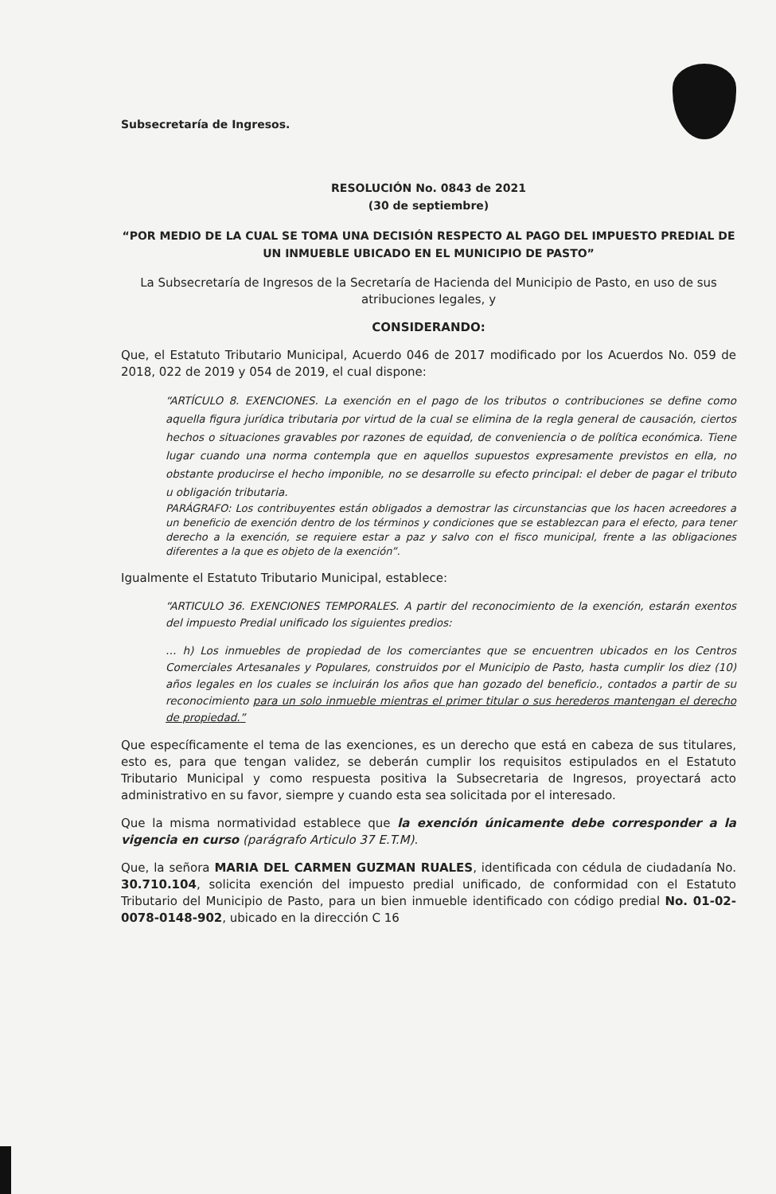Subsecretaría de Ingresos.
RESOLUCIÓN No. 0843 de 2021
(30 de septiembre)
“POR MEDIO DE LA CUAL SE TOMA UNA DECISIÓN RESPECTO AL PAGO DEL IMPUESTO PREDIAL DE UN INMUEBLE UBICADO EN EL MUNICIPIO DE PASTO”
La Subsecretaría de Ingresos de la Secretaría de Hacienda del Municipio de Pasto, en uso de sus atribuciones legales, y
CONSIDERANDO:
Que, el Estatuto Tributario Municipal, Acuerdo 046 de 2017 modificado por los Acuerdos No. 059 de 2018, 022 de 2019 y 054 de 2019, el cual dispone:
“ARTÍCULO 8. EXENCIONES. La exención en el pago de los tributos o contribuciones se define como aquella figura jurídica tributaria por virtud de la cual se elimina de la regla general de causación, ciertos hechos o situaciones gravables por razones de equidad, de conveniencia o de política económica. Tiene lugar cuando una norma contempla que en aquellos supuestos expresamente previstos en ella, no obstante producirse el hecho imponible, no se desarrolle su efecto principal: el deber de pagar el tributo u obligación tributaria.
PARÁGRAFO: Los contribuyentes están obligados a demostrar las circunstancias que los hacen acreedores a un beneficio de exención dentro de los términos y condiciones que se establezcan para el efecto, para tener derecho a la exención, se requiere estar a paz y salvo con el fisco municipal, frente a las obligaciones diferentes a la que es objeto de la exención”.
Igualmente el Estatuto Tributario Municipal, establece:
“ARTICULO 36. EXENCIONES TEMPORALES. A partir del reconocimiento de la exención, estarán exentos del impuesto Predial unificado los siguientes predios:
… h) Los inmuebles de propiedad de los comerciantes que se encuentren ubicados en los Centros Comerciales Artesanales y Populares, construidos por el Municipio de Pasto, hasta cumplir los diez (10) años legales en los cuales se incluirán los años que han gozado del beneficio., contados a partir de su reconocimiento para un solo inmueble mientras el primer titular o sus herederos mantengan el derecho de propiedad.”
Que específicamente el tema de las exenciones, es un derecho que está en cabeza de sus titulares, esto es, para que tengan validez, se deberán cumplir los requisitos estipulados en el Estatuto Tributario Municipal y como respuesta positiva la Subsecretaria de Ingresos, proyectará acto administrativo en su favor, siempre y cuando esta sea solicitada por el interesado.
Que la misma normatividad establece que la exención únicamente debe corresponder a la vigencia en curso (parágrafo Articulo 37 E.T.M).
Que, la señora MARIA DEL CARMEN GUZMAN RUALES, identificada con cédula de ciudadanía No. 30.710.104, solicita exención del impuesto predial unificado, de conformidad con el Estatuto Tributario del Municipio de Pasto, para un bien inmueble identificado con código predial No. 01-02-0078-0148-902, ubicado en la dirección C 16